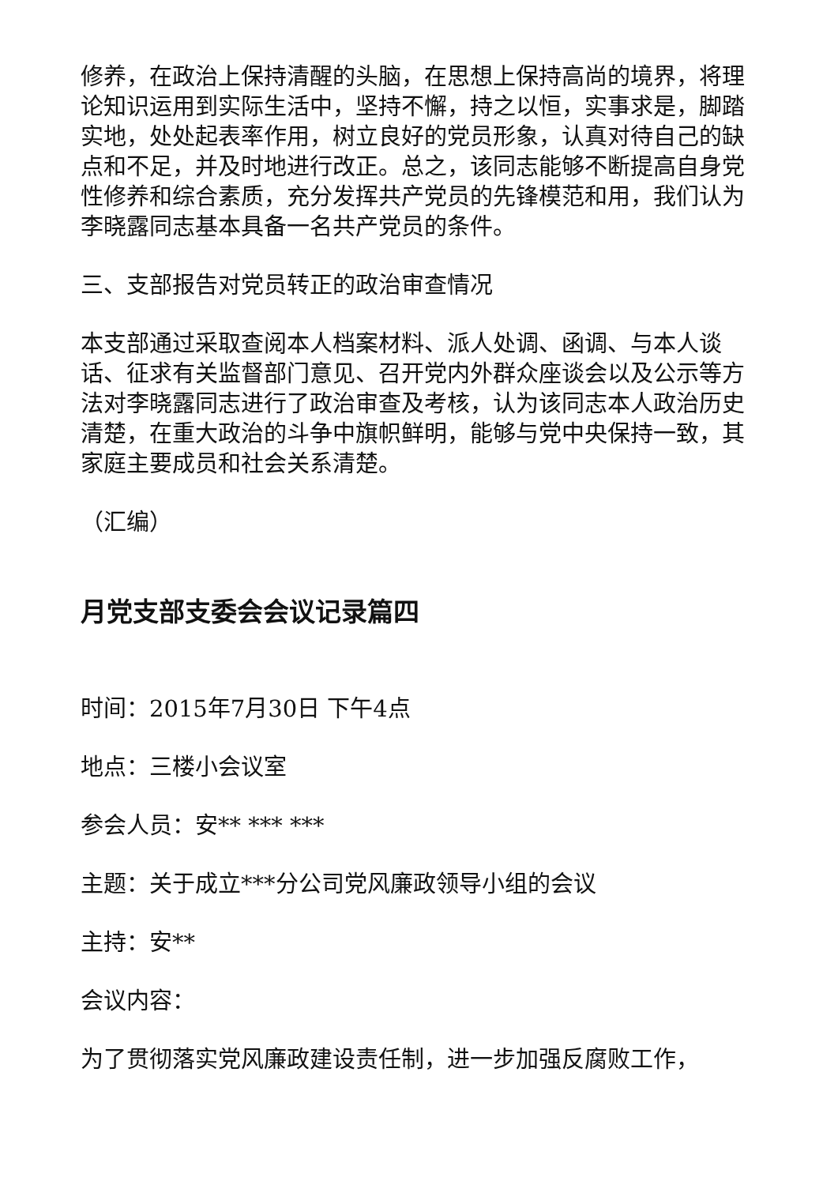修养，在政治上保持清醒的头脑，在思想上保持高尚的境界，将理论知识运用到实际生活中，坚持不懈，持之以恒，实事求是，脚踏实地，处处起表率作用，树立良好的党员形象，认真对待自己的缺点和不足，并及时地进行改正。总之，该同志能够不断提高自身党性修养和综合素质，充分发挥共产党员的先锋模范和用，我们认为李晓露同志基本具备一名共产党员的条件。
三、支部报告对党员转正的政治审查情况
本支部通过采取查阅本人档案材料、派人处调、函调、与本人谈话、征求有关监督部门意见、召开党内外群众座谈会以及公示等方法对李晓露同志进行了政治审查及考核，认为该同志本人政治历史清楚，在重大政治的斗争中旗帜鲜明，能够与党中央保持一致，其家庭主要成员和社会关系清楚。
（汇编）
月党支部支委会会议记录篇四
时间：2015年7月30日 下午4点
地点：三楼小会议室
参会人员：安** *** ***
主题：关于成立***分公司党风廉政领导小组的会议
主持：安**
会议内容：
为了贯彻落实党风廉政建设责任制，进一步加强反腐败工作，